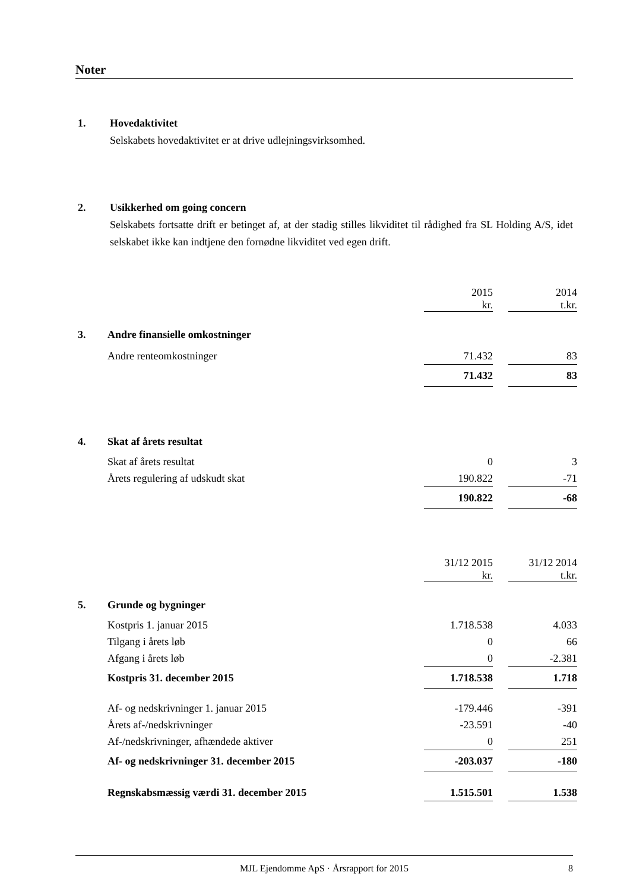Noter
1. Hovedaktivitet
Selskabets hovedaktivitet er at drive udlejningsvirksomhed.
2. Usikkerhed om going concern
Selskabets fortsatte drift er betinget af, at der stadig stilles likviditet til rådighed fra SL Holding A/S, idet selskabet ikke kan indtjene den fornødne likviditet ved egen drift.
| | | 2015 kr. | | 2014 t.kr. |
| 3. | Andre finansielle omkostninger | | | |
| | Andre renteomkostninger | 71.432 | | 83 |
| | | 71.432 | | 83 |
| 4. | Skat af årets resultat | | | |
| | Skat af årets resultat | 0 | | 3 |
| | Årets regulering af udskudt skat | 190.822 | | -71 |
| | | 190.822 | | -68 |
| | | 31/12 2015 kr. | | 31/12 2014 t.kr. |
| 5. | Grunde og bygninger | | | |
| | Kostpris 1. januar 2015 | 1.718.538 | | 4.033 |
| | Tilgang i årets løb | 0 | | 66 |
| | Afgang i årets løb | 0 | | -2.381 |
| | Kostpris 31. december 2015 | 1.718.538 | | 1.718 |
| | Af- og nedskrivninger 1. januar 2015 | -179.446 | | -391 |
| | Årets af-/nedskrivninger | -23.591 | | -40 |
| | Af-/nedskrivninger, afhændede aktiver | 0 | | 251 |
| | Af- og nedskrivninger 31. december 2015 | -203.037 | | -180 |
| | Regnskabsmæssig værdi 31. december 2015 | 1.515.501 | | 1.538 |
MJL Ejendomme ApS · Årsrapport for 2015 8